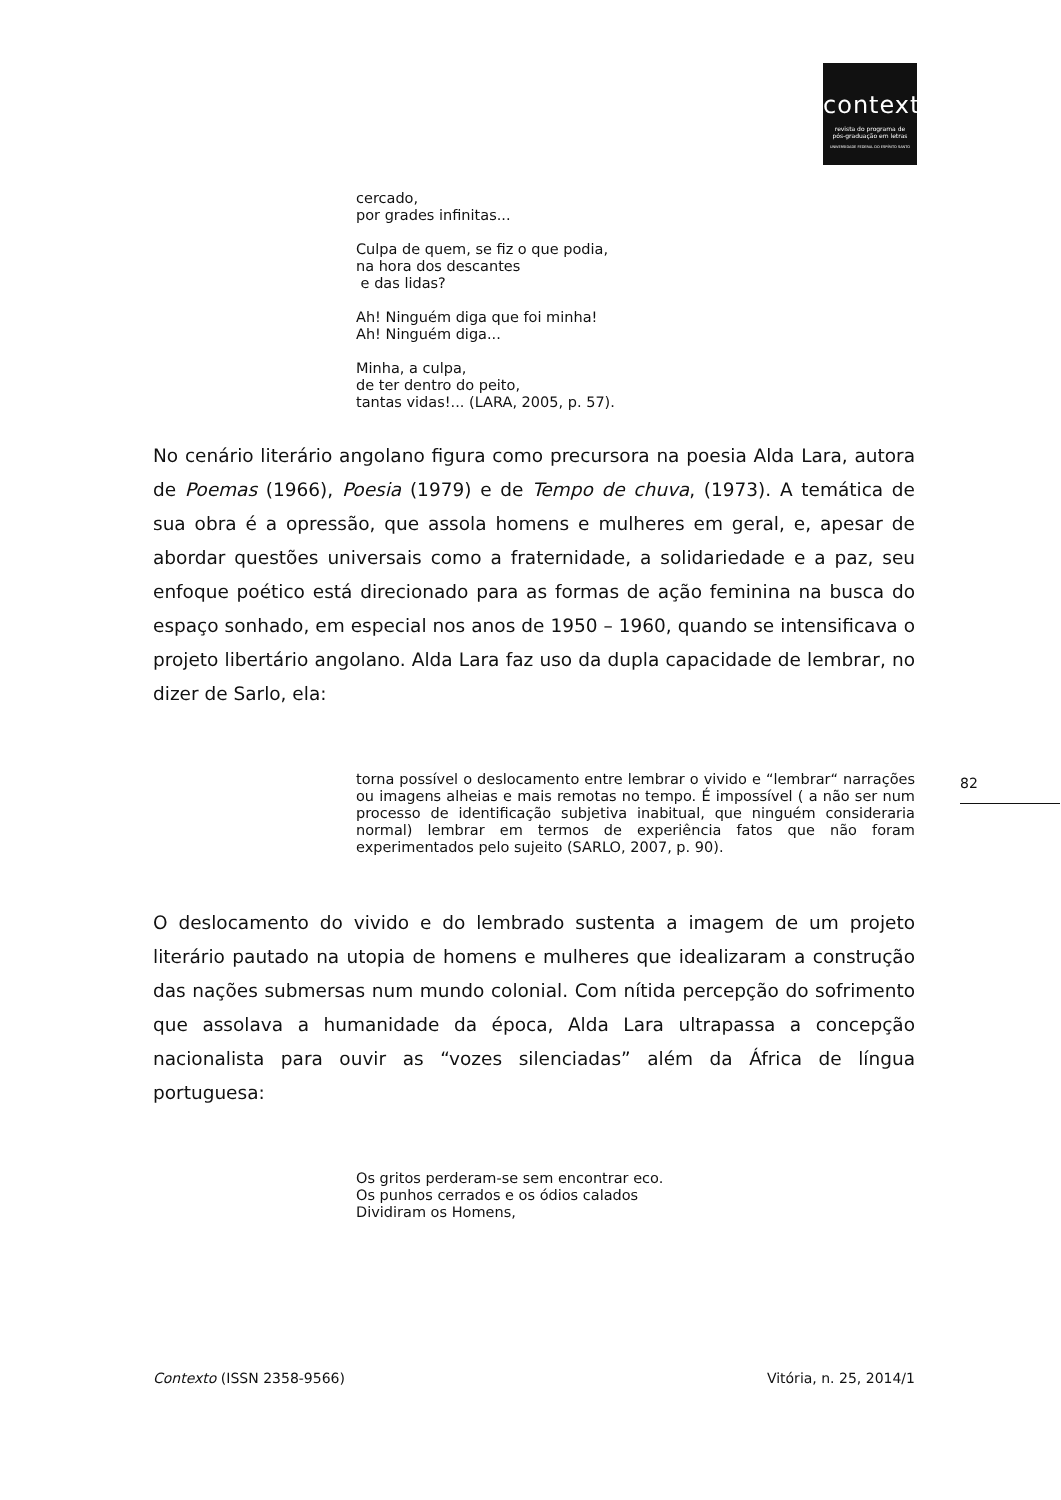contexto
revista do programa de
pós-graduação em letras
UNIVERSIDADE FEDERAL DO ESPÍRITO SANTO
cercado,
por grades infinitas...
Culpa de quem, se fiz o que podia,
na hora dos descantes
e das lidas?
Ah! Ninguém diga que foi minha!
Ah! Ninguém diga...
Minha, a culpa,
de ter dentro do peito,
tantas vidas!... (LARA, 2005, p. 57).
No cenário literário angolano figura como precursora na poesia Alda Lara, autora de Poemas (1966), Poesia (1979) e de Tempo de chuva, (1973). A temática de sua obra é a opressão, que assola homens e mulheres em geral, e, apesar de abordar questões universais como a fraternidade, a solidariedade e a paz, seu enfoque poético está direcionado para as formas de ação feminina na busca do espaço sonhado, em especial nos anos de 1950 – 1960, quando se intensificava o projeto libertário angolano. Alda Lara faz uso da dupla capacidade de lembrar, no dizer de Sarlo, ela:
torna possível o deslocamento entre lembrar o vivido e “lembrar“ narrações ou imagens alheias e mais remotas no tempo. É impossível ( a não ser num processo de identificação subjetiva inabitual, que ninguém consideraria normal) lembrar em termos de experiência fatos que não foram experimentados pelo sujeito (SARLO, 2007, p. 90).
O deslocamento do vivido e do lembrado sustenta a imagem de um projeto literário pautado na utopia de homens e mulheres que idealizaram a construção das nações submersas num mundo colonial. Com nítida percepção do sofrimento que assolava a humanidade da época, Alda Lara ultrapassa a concepção nacionalista para ouvir as “vozes silenciadas” além da África de língua portuguesa:
Os gritos perderam-se sem encontrar eco.
Os punhos cerrados e os ódios calados
Dividiram os Homens,
82
Contexto (ISSN 2358-9566) Vitória, n. 25, 2014/1